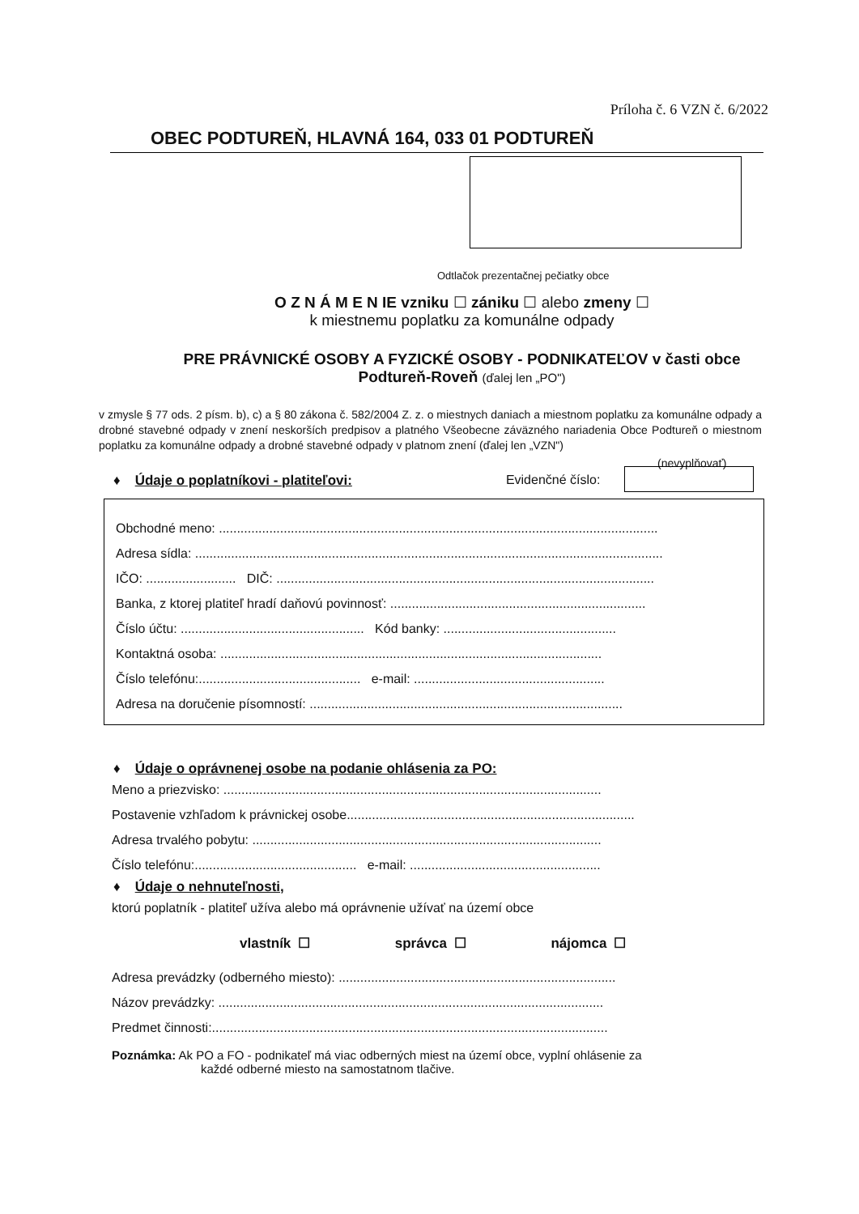Príloha č. 6 VZN č. 6/2022
OBEC PODTUREŇ, HLAVNÁ 164, 033 01 PODTUREŇ
Odtlačok prezentačnej pečiatky obce
O Z N Á M E N IE vzniku ☐ zániku ☐ alebo zmeny ☐
k miestnemu poplatku za komunálne odpady
PRE PRÁVNICKÉ OSOBY A FYZICKÉ OSOBY - PODNIKATEĽOV v časti obce
Podtureň-Roveň (ďalej len „PO")
v zmysle § 77 ods. 2 písm. b), c) a § 80 zákona č. 582/2004 Z. z. o miestnych daniach a miestnom poplatku za komunálne odpady a drobné stavebné odpady v znení neskorších predpisov a platného Všeobecne záväzného nariadenia Obce Podtureň o miestnom poplatku za komunálne odpady a drobné stavebné odpady v platnom znení (ďalej len „VZN")
(nevyplňovať)
♦ Údaje o poplatníkovi - platiteľovi: Evidenčné číslo:
Obchodné meno: ..........................................................................................................................
Adresa sídla: ..................................................................................................................................
IČO: ......................... DIČ: .........................................................................................................
Banka, z ktorej platiteľ hradí daňovú povinnosť: .......................................................................
Číslo účtu: ................................................... Kód banky: ................................................
Kontaktná osoba: ..........................................................................................................
Číslo telefónu:............................................. e-mail: .....................................................
Adresa na doručenie písomností: .......................................................................................
♦ Údaje o oprávnenej osobe na podanie ohlásenia za PO:
Meno a priezvisko: .........................................................................................................
Postavenie vzhľadom k právnickej osobe................................................................................
Adresa trvalého pobytu: .................................................................................................
Číslo telefónu:............................................. e-mail: .....................................................
♦ Údaje o nehnuteľnosti,
ktorú poplatník - platiteľ užíva alebo má oprávnenie užívať na území obce
vlastník ☐ správca ☐ nájomca ☐
Adresa prevádzky (odberného miesto): .............................................................................
Názov prevádzky: ...........................................................................................................
Predmet činnosti:..............................................................................................................
Poznámka: Ak PO a FO - podnikateľ má viac odberných miest na území obce, vyplní ohlásenie za
každé odberné miesto na samostatnom tlačive.